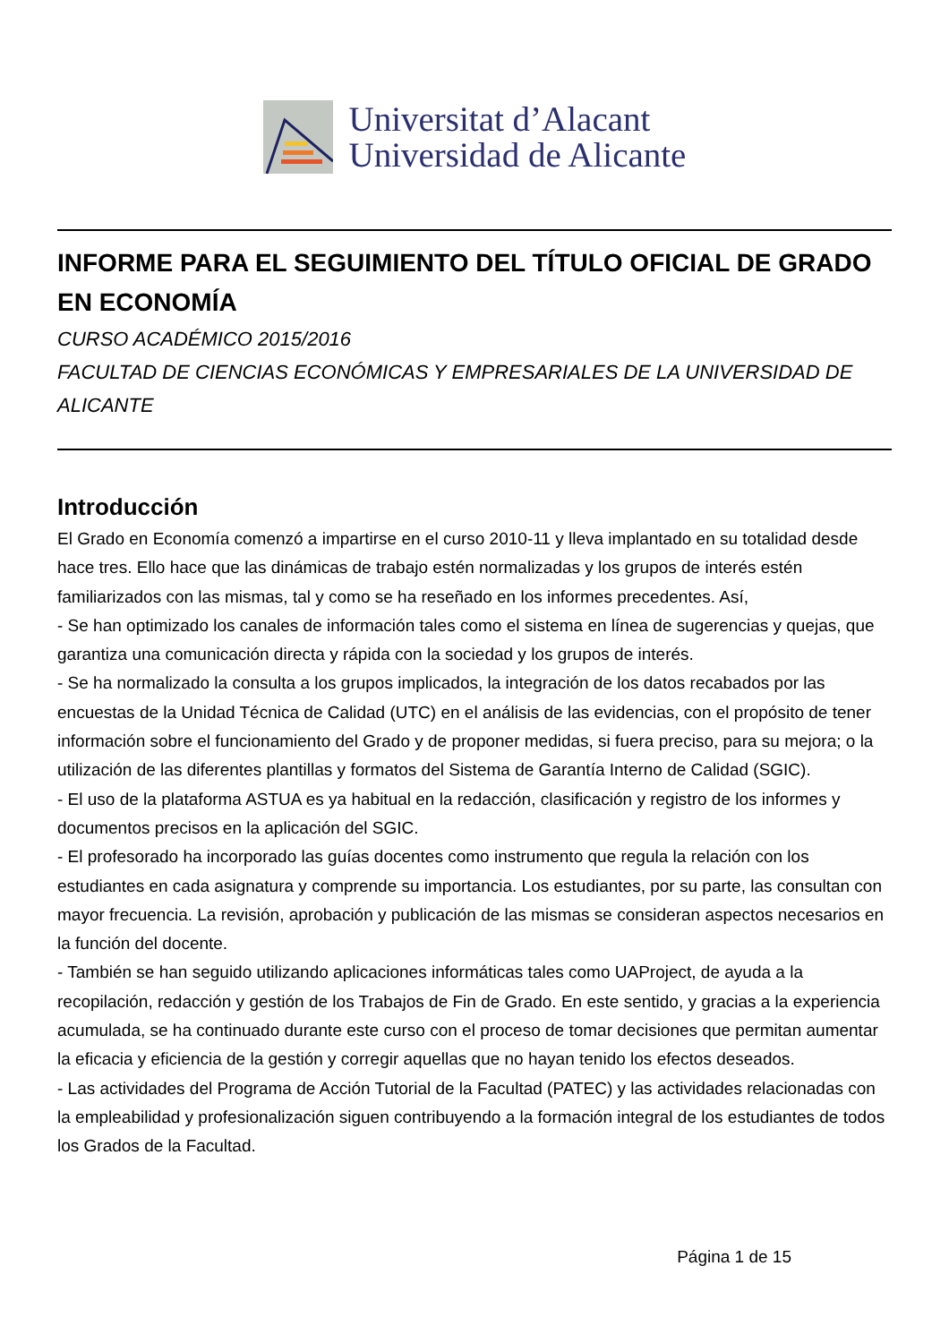Universitat d’Alacant
Universidad de Alicante
INFORME PARA EL SEGUIMIENTO DEL TÍTULO OFICIAL DE GRADO EN ECONOMÍA
CURSO ACADÉMICO 2015/2016
FACULTAD DE CIENCIAS ECONÓMICAS Y EMPRESARIALES DE LA UNIVERSIDAD DE ALICANTE
Introducción
El Grado en Economía comenzó a impartirse en el curso 2010-11 y lleva implantado en su totalidad desde hace tres. Ello hace que las dinámicas de trabajo estén normalizadas y los grupos de interés estén familiarizados con las mismas, tal y como se ha reseñado en los informes precedentes. Así,
- Se han optimizado los canales de información tales como el sistema en línea de sugerencias y quejas, que garantiza una comunicación directa y rápida con la sociedad y los grupos de interés.
- Se ha normalizado la consulta a los grupos implicados, la integración de los datos recabados por las encuestas de la Unidad Técnica de Calidad (UTC) en el análisis de las evidencias, con el propósito de tener información sobre el funcionamiento del Grado y de proponer medidas, si fuera preciso, para su mejora; o la utilización de las diferentes plantillas y formatos del Sistema de Garantía Interno de Calidad (SGIC).
- El uso de la plataforma ASTUA es ya habitual en la redacción, clasificación y registro de los informes y documentos precisos en la aplicación del SGIC.
- El profesorado ha incorporado las guías docentes como instrumento que regula la relación con los estudiantes en cada asignatura y comprende su importancia. Los estudiantes, por su parte, las consultan con mayor frecuencia. La revisión, aprobación y publicación de las mismas se consideran aspectos necesarios en la función del docente.
- También se han seguido utilizando aplicaciones informáticas tales como UAProject, de ayuda a la recopilación, redacción y gestión de los Trabajos de Fin de Grado. En este sentido, y gracias a la experiencia acumulada, se ha continuado durante este curso con el proceso de tomar decisiones que permitan aumentar la eficacia y eficiencia de la gestión y corregir aquellas que no hayan tenido los efectos deseados.
- Las actividades del Programa de Acción Tutorial de la Facultad (PATEC) y las actividades relacionadas con la empleabilidad y profesionalización siguen contribuyendo a la formación integral de los estudiantes de todos los Grados de la Facultad.
Página 1 de 15